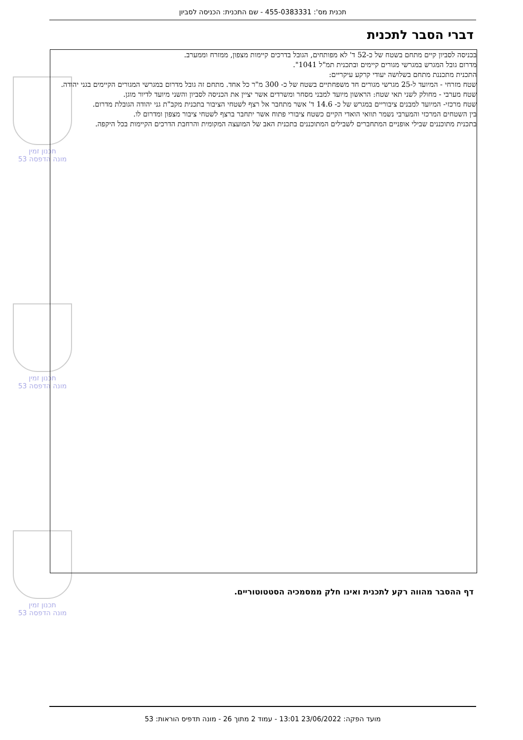תכנית מס': 455-0383331 - שם התכנית: הכניסה לסביון
דברי הסבר לתכנית
תכנון זמין
מונה הדפסה 53
תכנון זמין
מונה הדפסה 53
תכנון זמין
מונה הדפסה 53
בכניסה לסביון קיים מתחם בשטח של כ-52 ד' לא מפותחים, הגובל בדרכים קיימות מצפון, ממזרח וממערב.
מדרום גובל המגרש במגרשי מגורים קיימים ובתכנית תמ"ל 1041".
התכנית מתכננת מתחם בשלושה יעודי קרקע עיקריים:
שטח מזרחי - המיועד ל-25 מגרשי מגורים חד משפחתיים בשטח של כ- 300 מ"ר כל אחד. מתחם זה גובל מדרום במגרשי המגורים הקיימים בגני יהודה.
שטח מערבי - מחולק לשני תאי שטח: הראשון מיועד למבני מסחר ומשרדים אשר יציין את הכניסה לסביון והשני מיועד לדיור מוגן.
שטח מרכזי- המיועד למבנים ציבוריים במגרש של כ- 14.6 ד' אשר מתחבר אל רצף לשטחי הציבור בתכנית מקב"ת גני יהודה הגובלת מדרום.
בין השטחים המרכזי והמערבי נשמר תוואי הואדי הקיים כשטח ציבורי פתוח אשר יתחבר ברצף לשטחי ציבור מצפון ומדרום לו.
בתכנית מתוכננים שבילי אופניים המתחברים לשבילים המתוכננים בתכנית האב של המועצה המקומית והרחבת הדרכים הקיימות בכל היקפה.
דף ההסבר מהווה רקע לתכנית ואינו חלק ממסמכיה הסטטוטוריים.
מועד הפקה: 23/06/2022 13:01 - עמוד 2 מתוך 26 - מונה תדפיס הוראות: 53